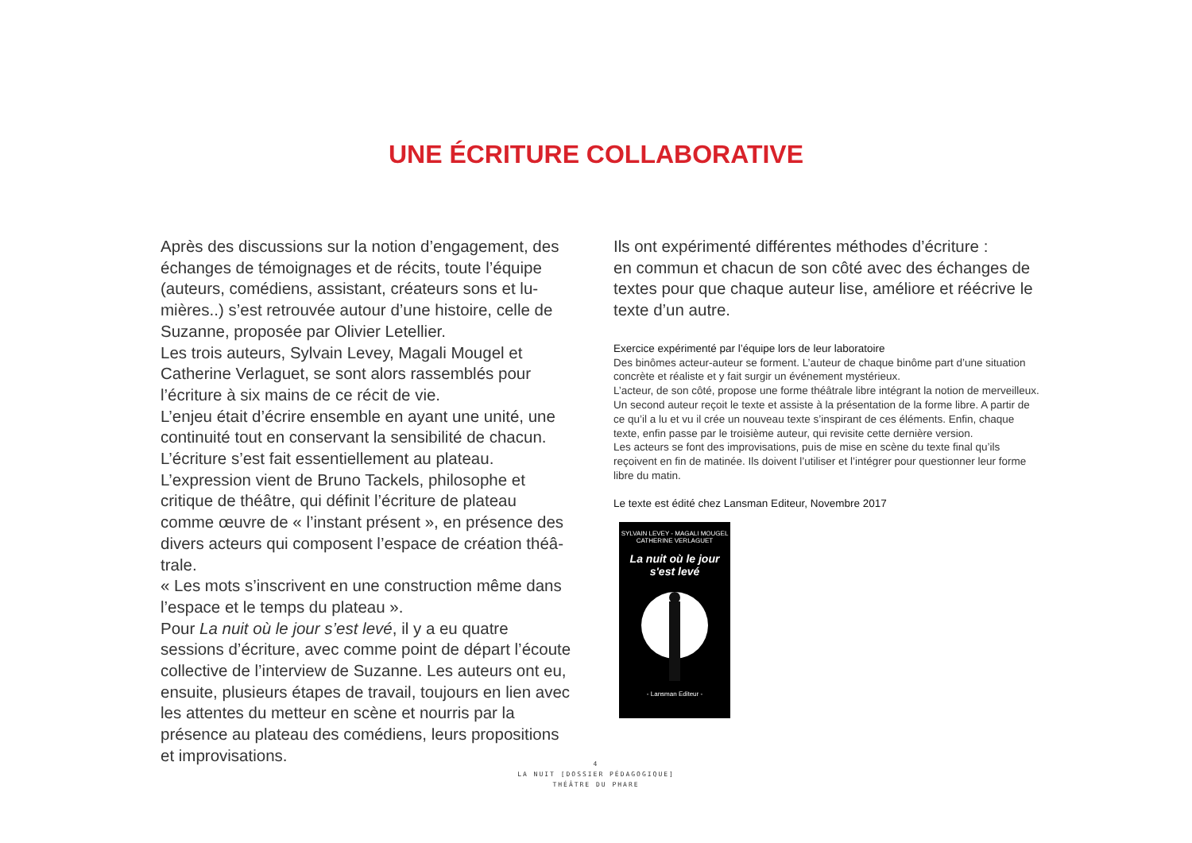UNE ÉCRITURE COLLABORATIVE
Après des discussions sur la notion d’engagement, des échanges de témoignages et de récits, toute l’équipe (auteurs, comédiens, assistant, créateurs sons et lu-mières..) s’est retrouvée autour d’une histoire, celle de Suzanne, proposée par Olivier Letellier.
Les trois auteurs, Sylvain Levey, Magali Mougel et Catherine Verlaguet, se sont alors rassemblés pour l’écriture à six mains de ce récit de vie.
L’enjeu était d’écrire ensemble en ayant une unité, une continuité tout en conservant la sensibilité de chacun.
L’écriture s’est fait essentiellement au plateau.
L’expression vient de Bruno Tackels, philosophe et critique de théâtre, qui définit l’écriture de plateau comme œuvre de « l’instant présent », en présence des divers acteurs qui composent l’espace de création théâ-trale.
« Les mots s’inscrivent en une construction même dans l’espace et le temps du plateau ».
Pour La nuit où le jour s’est levé, il y a eu quatre sessions d’écriture, avec comme point de départ l’écoute collective de l’interview de Suzanne. Les auteurs ont eu, ensuite, plusieurs étapes de travail, toujours en lien avec les attentes du metteur en scène et nourris par la présence au plateau des comédiens, leurs propositions et improvisations.
Ils ont expérimenté différentes méthodes d’écriture :
en commun et chacun de son côté avec des échanges de textes pour que chaque auteur lise, améliore et réécrive le texte d’un autre.
Exercice expérimenté par l’équipe lors de leur laboratoire
Des binômes acteur-auteur se forment. L’auteur de chaque binôme part d’une situation concrète et réaliste et y fait surgir un événement mystérieux.
L’acteur, de son côté, propose une forme théâtrale libre intégrant la notion de merveilleux.
Un second auteur reçoit le texte et assiste à la présentation de la forme libre. A partir de ce qu’il a lu et vu il crée un nouveau texte s’inspirant de ces éléments. Enfin, chaque texte, enfin passe par le troisième auteur, qui revisite cette dernière version.
Les acteurs se font des improvisations, puis de mise en scène du texte final qu’ils reçoivent en fin de matinée. Ils doivent l’utiliser et l’intégrer pour questionner leur forme libre du matin.
Le texte est édité chez Lansman Editeur, Novembre 2017
SYLVAIN LEVEY - MAGALI MOUGEL
CATHERINE VERLAGUET
La nuit où le jour
s'est levé
- Lansman Editeur -
4
LA NUIT [DOSSIER PÉDAGOGIQUE]
THÉÂTRE DU PHARE